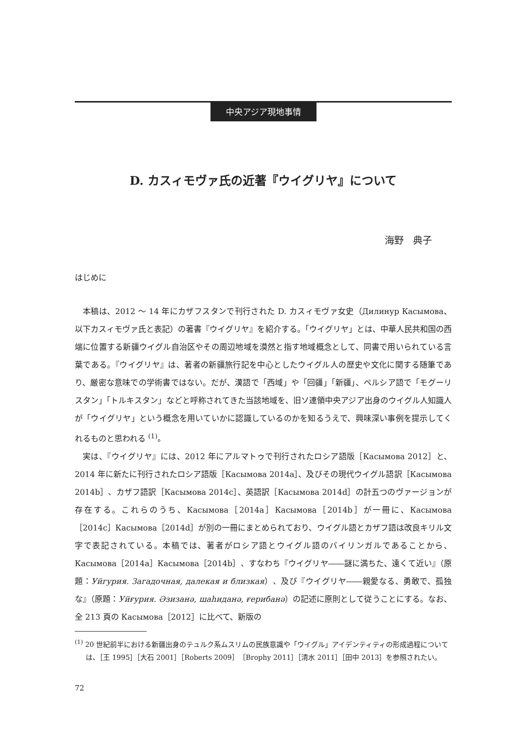中央アジア現地事情
D. カスィモヴァ氏の近著『ウイグリヤ』について
海野　典子
はじめに
本稿は、2012 〜 14 年にカザフスタンで刊行された D. カスィモヴァ女史（Дилинур Касымова、以下カスィモヴァ氏と表記）の著書『ウイグリヤ』を紹介する。「ウイグリヤ」とは、中華人民共和国の西端に位置する新疆ウイグル自治区やその周辺地域を漠然と指す地域概念として、同書で用いられている言葉である。『ウイグリヤ』は、著者の新疆旅行記を中心としたウイグル人の歴史や文化に関する随筆であり、厳密な意味での学術書ではない。だが、漢語で「西域」や「回疆」「新疆」、ペルシア語で「モグーリスタン」「トルキスタン」などと呼称されてきた当該地域を、旧ソ連領中央アジア出身のウイグル人知識人が「ウイグリヤ」という概念を用いていかに認識しているのかを知るうえで、興味深い事例を提示してくれるものと思われる <sup>(1)</sup>。
実は、『ウイグリヤ』には、2012 年にアルマトゥで刊行されたロシア語版［Касымова 2012］と、2014 年に新たに刊行されたロシア語版［Касымова 2014a］、及びその現代ウイグル語訳［Касымова 2014b］、カザフ語訳［Касымова 2014c］、英語訳［Касымова 2014d］の計五つのヴァージョンが存在する。これらのうち、Касымова［2014a］Касымова［2014b］が一冊に、Касымова［2014c］Касымова［2014d］が別の一冊にまとめられており、ウイグル語とカザフ語は改良キリル文字で表記されている。本稿では、著者がロシア語とウイグル語のバイリンガルであることから、Касымова［2014a］Касымова［2014b］、すなわち『ウイグリヤ――謎に満ちた、遠くて近い』（原題：Уйгурия. Загадочная, далекая и близкая）、及び『ウイグリヤ――親愛なる、勇敢で、孤独な』（原題：Уйғурия. Әзизанә, шаһиданә, ғерибанә）の記述に原則として従うことにする。なお、全 213 頁の Касымова［2012］に比べて、新版の
<sup>(1)</sup> 20 世紀前半における新疆出身のテュルク系ムスリムの民族意識や「ウイグル」アイデンティティの形成過程については、［王 1995］［大石 2001］［Roberts 2009］［Brophy 2011］［清水 2011］［田中 2013］を参照されたい。
72